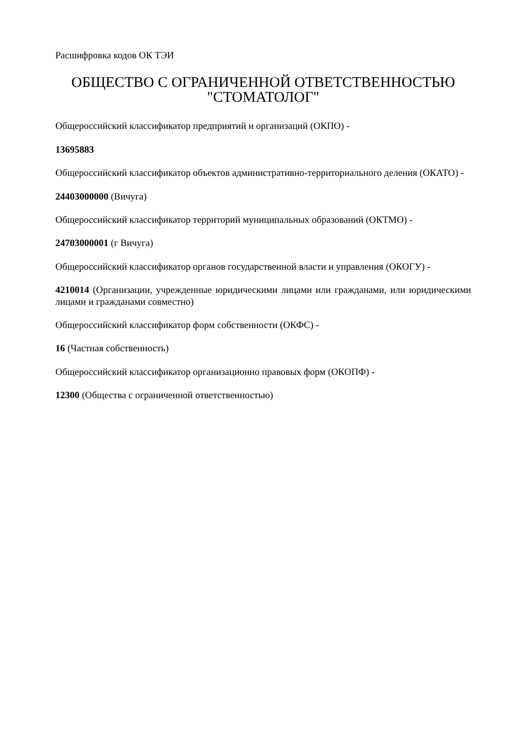Расшифровка кодов ОК ТЭИ
ОБЩЕСТВО С ОГРАНИЧЕННОЙ ОТВЕТСТВЕННОСТЬЮ "СТОМАТОЛОГ"
Общероссийский классификатор предприятий и организаций (ОКПО) -
13695883
Общероссийский классификатор объектов административно-территориального деления (ОКАТО) -
24403000000 (Вичуга)
Общероссийский классификатор территорий муниципальных образований (ОКТМО) -
24703000001 (г Вичуга)
Общероссийский классификатор органов государственной власти и управления (ОКОГУ) -
4210014 (Организации, учрежденные юридическими лицами или гражданами, или юридическими лицами и гражданами совместно)
Общероссийский классификатор форм собственности (ОКФС) -
16 (Частная собственность)
Общероссийский классификатор организационно правовых форм (ОКОПФ) -
12300 (Общества с ограниченной ответственностью)